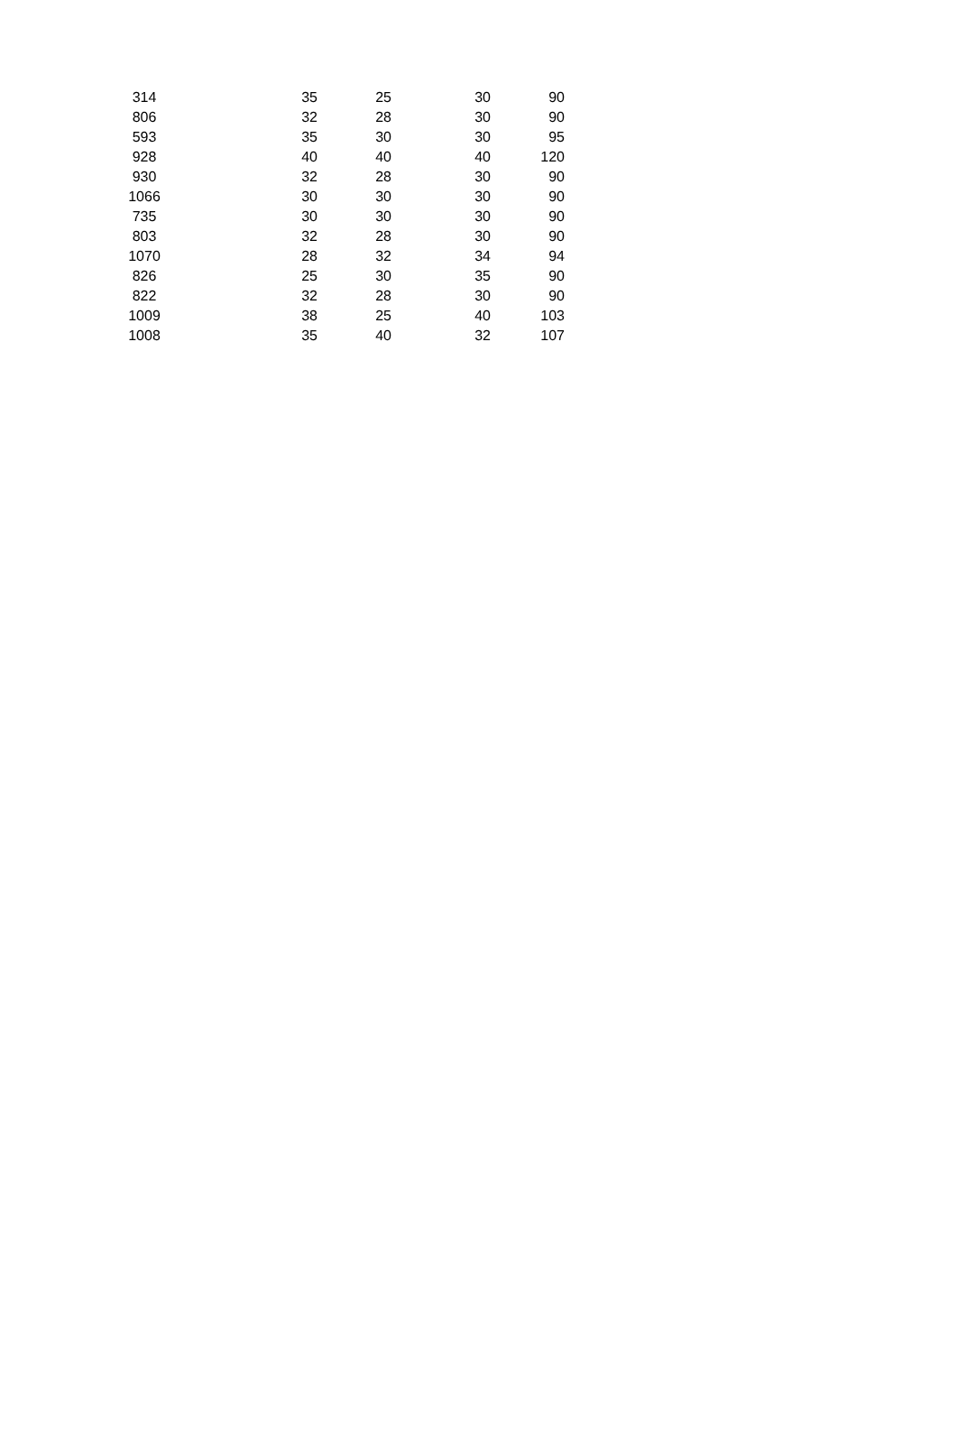| 314 | 35 | 25 | 30 | 90 |
| 806 | 32 | 28 | 30 | 90 |
| 593 | 35 | 30 | 30 | 95 |
| 928 | 40 | 40 | 40 | 120 |
| 930 | 32 | 28 | 30 | 90 |
| 1066 | 30 | 30 | 30 | 90 |
| 735 | 30 | 30 | 30 | 90 |
| 803 | 32 | 28 | 30 | 90 |
| 1070 | 28 | 32 | 34 | 94 |
| 826 | 25 | 30 | 35 | 90 |
| 822 | 32 | 28 | 30 | 90 |
| 1009 | 38 | 25 | 40 | 103 |
| 1008 | 35 | 40 | 32 | 107 |